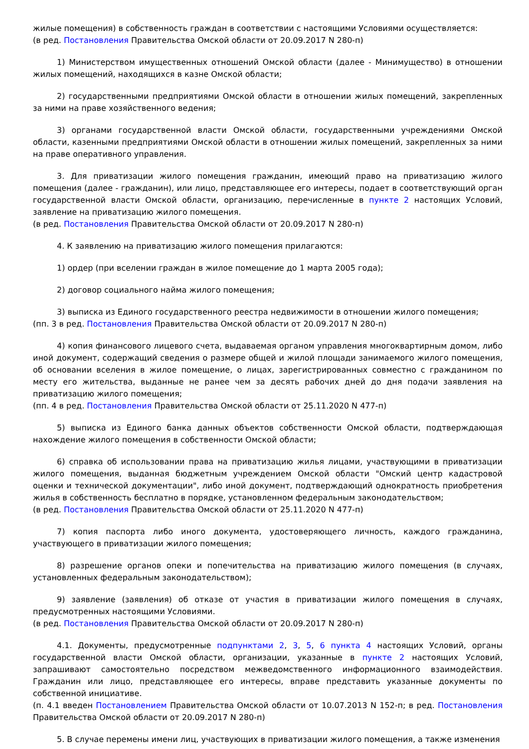жилые помещения) в собственность граждан в соответствии с настоящими Условиями осуществляется:
(в ред. Постановления Правительства Омской области от 20.09.2017 N 280-п)
1) Министерством имущественных отношений Омской области (далее - Минимущество) в отношении жилых помещений, находящихся в казне Омской области;
2) государственными предприятиями Омской области в отношении жилых помещений, закрепленных за ними на праве хозяйственного ведения;
3) органами государственной власти Омской области, государственными учреждениями Омской области, казенными предприятиями Омской области в отношении жилых помещений, закрепленных за ними на праве оперативного управления.
3. Для приватизации жилого помещения гражданин, имеющий право на приватизацию жилого помещения (далее - гражданин), или лицо, представляющее его интересы, подает в соответствующий орган государственной власти Омской области, организацию, перечисленные в пункте 2 настоящих Условий, заявление на приватизацию жилого помещения.
(в ред. Постановления Правительства Омской области от 20.09.2017 N 280-п)
4. К заявлению на приватизацию жилого помещения прилагаются:
1) ордер (при вселении граждан в жилое помещение до 1 марта 2005 года);
2) договор социального найма жилого помещения;
3) выписка из Единого государственного реестра недвижимости в отношении жилого помещения;
(пп. 3 в ред. Постановления Правительства Омской области от 20.09.2017 N 280-п)
4) копия финансового лицевого счета, выдаваемая органом управления многоквартирным домом, либо иной документ, содержащий сведения о размере общей и жилой площади занимаемого жилого помещения, об основании вселения в жилое помещение, о лицах, зарегистрированных совместно с гражданином по месту его жительства, выданные не ранее чем за десять рабочих дней до дня подачи заявления на приватизацию жилого помещения;
(пп. 4 в ред. Постановления Правительства Омской области от 25.11.2020 N 477-п)
5) выписка из Единого банка данных объектов собственности Омской области, подтверждающая нахождение жилого помещения в собственности Омской области;
6) справка об использовании права на приватизацию жилья лицами, участвующими в приватизации жилого помещения, выданная бюджетным учреждением Омской области "Омский центр кадастровой оценки и технической документации", либо иной документ, подтверждающий однократность приобретения жилья в собственность бесплатно в порядке, установленном федеральным законодательством;
(в ред. Постановления Правительства Омской области от 25.11.2020 N 477-п)
7) копия паспорта либо иного документа, удостоверяющего личность, каждого гражданина, участвующего в приватизации жилого помещения;
8) разрешение органов опеки и попечительства на приватизацию жилого помещения (в случаях, установленных федеральным законодательством);
9) заявление (заявления) об отказе от участия в приватизации жилого помещения в случаях, предусмотренных настоящими Условиями.
(в ред. Постановления Правительства Омской области от 20.09.2017 N 280-п)
4.1. Документы, предусмотренные подпунктами 2, 3, 5, 6 пункта 4 настоящих Условий, органы государственной власти Омской области, организации, указанные в пункте 2 настоящих Условий, запрашивают самостоятельно посредством межведомственного информационного взаимодействия. Гражданин или лицо, представляющее его интересы, вправе представить указанные документы по собственной инициативе.
(п. 4.1 введен Постановлением Правительства Омской области от 10.07.2013 N 152-п; в ред. Постановления Правительства Омской области от 20.09.2017 N 280-п)
5. В случае перемены имени лиц, участвующих в приватизации жилого помещения, а также изменения